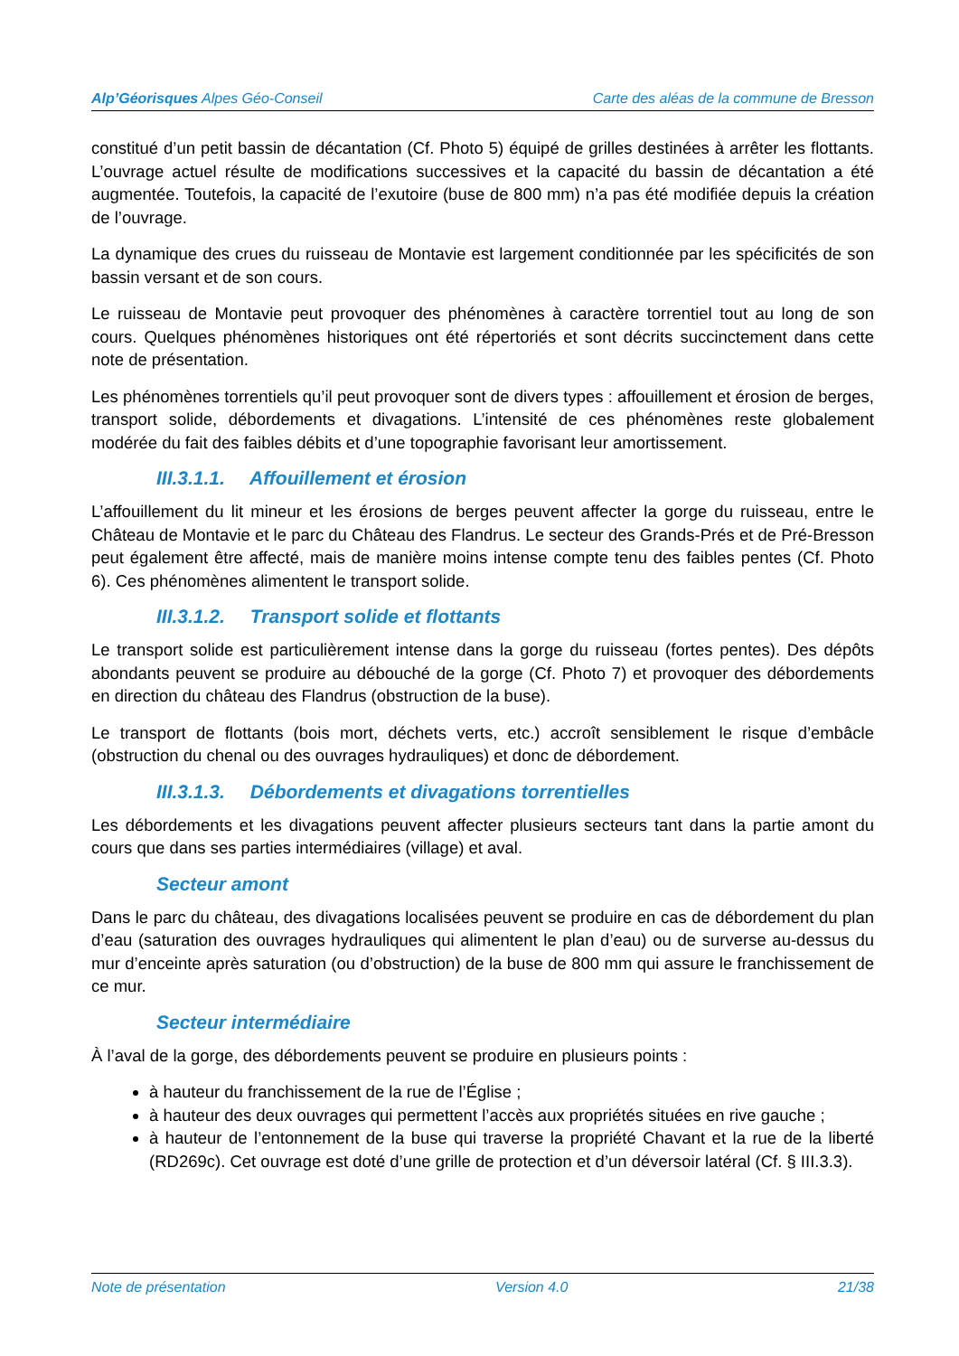Alp’Géorisques Alpes Géo-Conseil
Carte des aléas de la commune de Bresson
constitué d’un petit bassin de décantation (Cf. Photo 5) équipé de grilles destinées à arrêter les flottants. L’ouvrage actuel résulte de modifications successives et la capacité du bassin de décantation a été augmentée. Toutefois, la capacité de l’exutoire (buse de 800 mm) n’a pas été modifiée depuis la création de l’ouvrage.
La dynamique des crues du ruisseau de Montavie est largement conditionnée par les spécificités de son bassin versant et de son cours.
Le ruisseau de Montavie peut provoquer des phénomènes à caractère torrentiel tout au long de son cours. Quelques phénomènes historiques ont été répertoriés et sont décrits succinctement dans cette note de présentation.
Les phénomènes torrentiels qu’il peut provoquer sont de divers types : affouillement et érosion de berges, transport solide, débordements et divagations. L’intensité de ces phénomènes reste globalement modérée du fait des faibles débits et d’une topographie favorisant leur amortissement.
III.3.1.1. Affouillement et érosion
L’affouillement du lit mineur et les érosions de berges peuvent affecter la gorge du ruisseau, entre le Château de Montavie et le parc du Château des Flandrus. Le secteur des Grands-Prés et de Pré-Bresson peut également être affecté, mais de manière moins intense compte tenu des faibles pentes (Cf. Photo 6). Ces phénomènes alimentent le transport solide.
III.3.1.2. Transport solide et flottants
Le transport solide est particulièrement intense dans la gorge du ruisseau (fortes pentes). Des dépôts abondants peuvent se produire au débouché de la gorge (Cf. Photo 7) et provoquer des débordements en direction du château des Flandrus (obstruction de la buse).
Le transport de flottants (bois mort, déchets verts, etc.) accroît sensiblement le risque d’embâcle (obstruction du chenal ou des ouvrages hydrauliques) et donc de débordement.
III.3.1.3. Débordements et divagations torrentielles
Les débordements et les divagations peuvent affecter plusieurs secteurs tant dans la partie amont du cours que dans ses parties intermédiaires (village) et aval.
Secteur amont
Dans le parc du château, des divagations localisées peuvent se produire en cas de débordement du plan d’eau (saturation des ouvrages hydrauliques qui alimentent le plan d’eau) ou de surverse au-dessus du mur d’enceinte après saturation (ou d’obstruction) de la buse de 800 mm qui assure le franchissement de ce mur.
Secteur intermédiaire
À l’aval de la gorge, des débordements peuvent se produire en plusieurs points :
à hauteur du franchissement de la rue de l’Église ;
à hauteur des deux ouvrages qui permettent l’accès aux propriétés situées en rive gauche ;
à hauteur de l’entonnement de la buse qui traverse la propriété Chavant et la rue de la liberté (RD269c). Cet ouvrage est doté d’une grille de protection et d’un déversoir latéral (Cf. § III.3.3).
Note de présentation Version 4.0 21/38